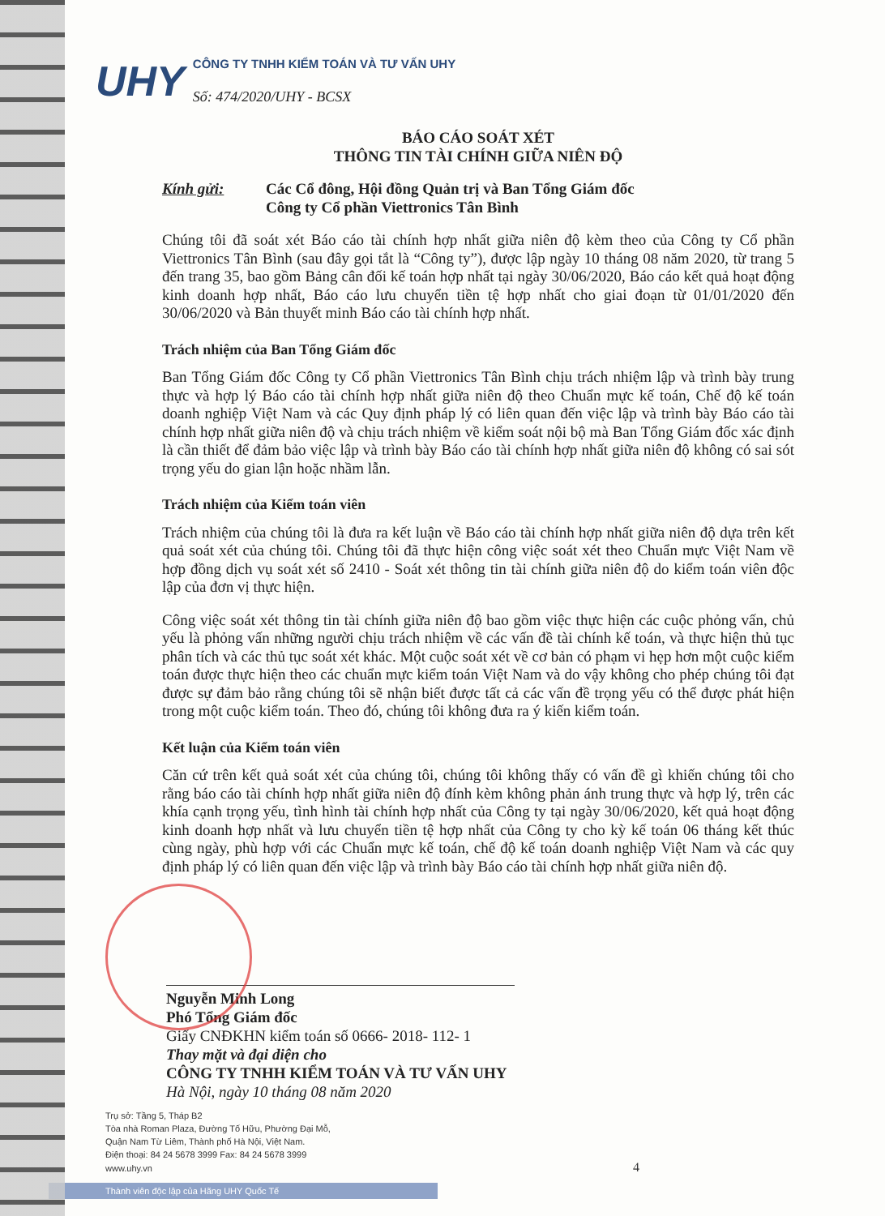UHY
CÔNG TY TNHH KIỂM TOÁN VÀ TƯ VẤN UHY
Số: 474/2020/UHY - BCSX
BÁO CÁO SOÁT XÉT
THÔNG TIN TÀI CHÍNH GIỮA NIÊN ĐỘ
Kính gửi: Các Cổ đông, Hội đồng Quản trị và Ban Tổng Giám đốc
Công ty Cổ phần Viettronics Tân Bình
Chúng tôi đã soát xét Báo cáo tài chính hợp nhất giữa niên độ kèm theo của Công ty Cổ phần Viettronics Tân Bình (sau đây gọi tắt là “Công ty”), được lập ngày 10 tháng 08 năm 2020, từ trang 5 đến trang 35, bao gồm Bảng cân đối kế toán hợp nhất tại ngày 30/06/2020, Báo cáo kết quả hoạt động kinh doanh hợp nhất, Báo cáo lưu chuyển tiền tệ hợp nhất cho giai đoạn từ 01/01/2020 đến 30/06/2020 và Bản thuyết minh Báo cáo tài chính hợp nhất.
Trách nhiệm của Ban Tổng Giám đốc
Ban Tổng Giám đốc Công ty Cổ phần Viettronics Tân Bình chịu trách nhiệm lập và trình bày trung thực và hợp lý Báo cáo tài chính hợp nhất giữa niên độ theo Chuẩn mực kế toán, Chế độ kế toán doanh nghiệp Việt Nam và các Quy định pháp lý có liên quan đến việc lập và trình bày Báo cáo tài chính hợp nhất giữa niên độ và chịu trách nhiệm về kiểm soát nội bộ mà Ban Tổng Giám đốc xác định là cần thiết để đảm bảo việc lập và trình bày Báo cáo tài chính hợp nhất giữa niên độ không có sai sót trọng yếu do gian lận hoặc nhầm lẫn.
Trách nhiệm của Kiểm toán viên
Trách nhiệm của chúng tôi là đưa ra kết luận về Báo cáo tài chính hợp nhất giữa niên độ dựa trên kết quả soát xét của chúng tôi. Chúng tôi đã thực hiện công việc soát xét theo Chuẩn mực Việt Nam về hợp đồng dịch vụ soát xét số 2410 - Soát xét thông tin tài chính giữa niên độ do kiểm toán viên độc lập của đơn vị thực hiện.
Công việc soát xét thông tin tài chính giữa niên độ bao gồm việc thực hiện các cuộc phỏng vấn, chủ yếu là phỏng vấn những người chịu trách nhiệm về các vấn đề tài chính kế toán, và thực hiện thủ tục phân tích và các thủ tục soát xét khác. Một cuộc soát xét về cơ bản có phạm vi hẹp hơn một cuộc kiểm toán được thực hiện theo các chuẩn mực kiểm toán Việt Nam và do vậy không cho phép chúng tôi đạt được sự đảm bảo rằng chúng tôi sẽ nhận biết được tất cả các vấn đề trọng yếu có thể được phát hiện trong một cuộc kiểm toán. Theo đó, chúng tôi không đưa ra ý kiến kiểm toán.
Kết luận của Kiểm toán viên
Căn cứ trên kết quả soát xét của chúng tôi, chúng tôi không thấy có vấn đề gì khiến chúng tôi cho rằng báo cáo tài chính hợp nhất giữa niên độ đính kèm không phản ánh trung thực và hợp lý, trên các khía cạnh trọng yếu, tình hình tài chính hợp nhất của Công ty tại ngày 30/06/2020, kết quả hoạt động kinh doanh hợp nhất và lưu chuyển tiền tệ hợp nhất của Công ty cho kỳ kế toán 06 tháng kết thúc cùng ngày, phù hợp với các Chuẩn mực kế toán, chế độ kế toán doanh nghiệp Việt Nam và các quy định pháp lý có liên quan đến việc lập và trình bày Báo cáo tài chính hợp nhất giữa niên độ.
Nguyễn Minh Long
Phó Tổng Giám đốc
Giấy CNĐKHN kiểm toán số 0666- 2018- 112- 1
Thay mặt và đại diện cho
CÔNG TY TNHH KIỂM TOÁN VÀ TƯ VẤN UHY
Hà Nội, ngày 10 tháng 08 năm 2020
Trụ sở: Tầng 5, Tháp B2
Tòa nhà Roman Plaza, Đường Tố Hữu, Phường Đại Mỗ,
Quận Nam Từ Liêm, Thành phố Hà Nội, Việt Nam.
Điện thoại: 84 24 5678 3999 Fax: 84 24 5678 3999
www.uhy.vn 4
Thành viên độc lập của Hãng UHY Quốc Tế